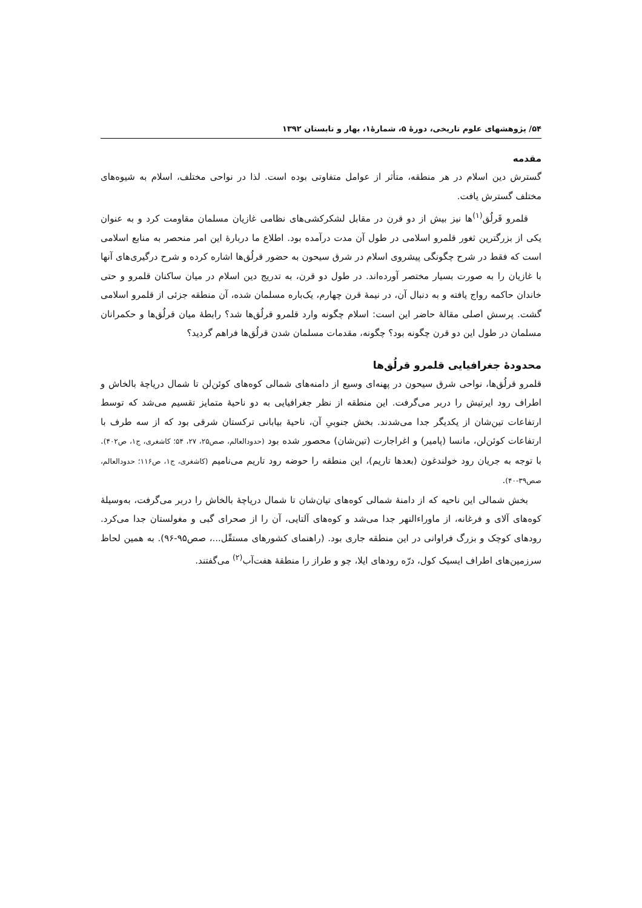۵۴/ پژوهشهای علوم تاریخی، دورهٔ ۵، شمارهٔ۱، بهار و تابستان ۱۳۹۲
مقدمه
گسترش دین اسلام در هر منطقه، متأثر از عوامل متفاوتی بوده است. لذا در نواحی مختلف، اسلام به شیوه‌های مختلف گسترش یافت.
قلمرو قَرلُق<sup>(۱)</sup>ها نیز بیش از دو قرن در مقابل لشکرکشی‌های نظامی غازیان مسلمان مقاومت کرد و به عنوان یکی از بزرگترین ثغور قلمرو اسلامی در طول آن مدت درآمده بود. اطلاع ما دربارهٔ این امر منحصر به منابع اسلامی است که فقط در شرح چگونگی پیشروی اسلام در شرق سیحون به حضور قرلُق‌ها اشاره کرده و شرح درگیری‌های آنها با غازیان را به صورت بسیار مختصر آورده‌اند. در طول دو قرن، به تدریج دین اسلام در میان ساکنان قلمرو و حتی خاندان حاکمه رواج یافته و به دنبال آن، در نیمهٔ قرن چهارم، یک‌باره مسلمان شده، آن منطقه جزئی از قلمرو اسلامی گشت. پرسش اصلی مقالهٔ حاضر این است: اسلام چگونه وارد قلمرو قرلُق‌ها شد؟ رابطهٔ میان قرلُق‌ها و حکمرانان مسلمان در طول این دو قرن چگونه بود؟ چگونه، مقدمات مسلمان شدن قرلُق‌ها فراهم گردید؟
محدودهٔ جغرافیایی قلمرو قرلُق‌ها
قلمرو قرلُق‌ها، نواحی شرق سیحون در پهنه‌ای وسیع از دامنه‌های شمالی کوه‌های کوئن‌لن تا شمال دریاچهٔ بالخاش و اطراف رود ایرتیش را دربر می‌گرفت. این منطقه از نظر جغرافیایی به دو ناحیهٔ متمایز تقسیم می‌شد که توسط ارتفاعات تین‌شان از یکدیگر جدا می‌شدند. بخش جنوبیِ آن، ناحیهٔ بیابانی ترکستان شرقی بود که از سه طرف با ارتفاعات کوئن‌لن، مانسا (پامیر) و اغراجارت (تین‌شان) محصور شده بود (حدودالعالم، صص۲۵، ۲۷، ۵۴؛ کاشغری، ج۱، ص۴۰۲). با توجه به جریان رود خولندغون (بعدها تاریم)، این منطقه را حوضه رود تاریم می‌نامیم (کاشغری، ج۱، ص۱۱۶؛ حدودالعالم، صص۳۹-۴۰).
بخش شمالی این ناحیه که از دامنهٔ شمالی کوه‌های تیان‌شان تا شمال دریاچهٔ بالخاش را دربر می‌گرفت، به‌وسیلهٔ کوه‌های آلای و فرغانه، از ماوراءالنهر جدا می‌شد و کوه‌های آلتایی، آن را از صحرای گبی و مغولستان جدا می‌کرد. رودهای کوچک و بزرگ فراوانی در این منطقه جاری بود. (راهنمای کشورهای مستقّل...، صص۹۵-۹۶). به همین لحاظ سرزمین‌های اطراف ایسیک کول، درّه رودهای ایلا، چو و طراز را منطقهٔ هفت‌آب<sup>(۲)</sup> می‌گفتند.